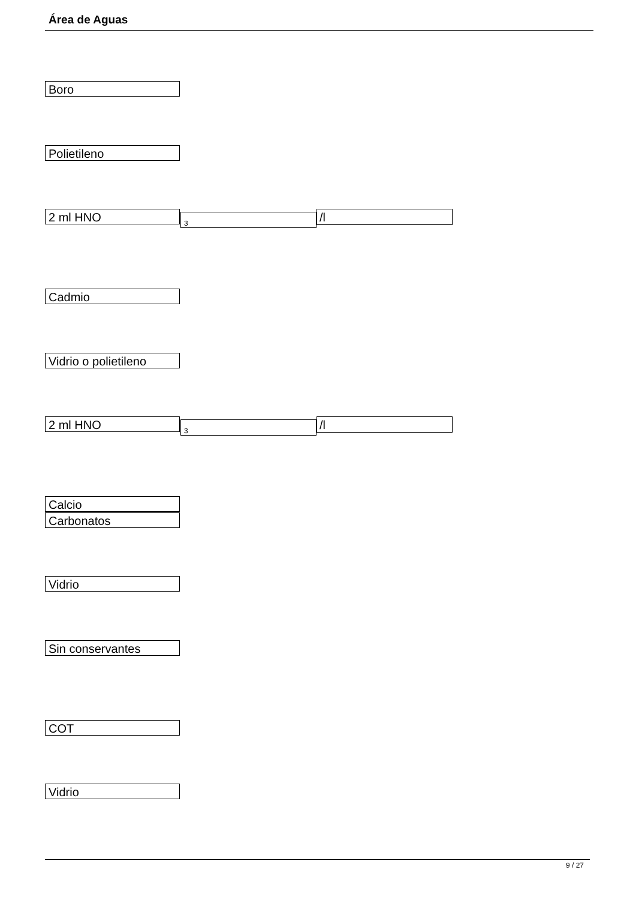Área de Aguas
Boro
Polietileno
2 ml HNO 3 /l
Cadmio
Vidrio o polietileno
2 ml HNO 3 /l
Calcio
Carbonatos
Vidrio
Sin conservantes
COT
Vidrio
9 / 27